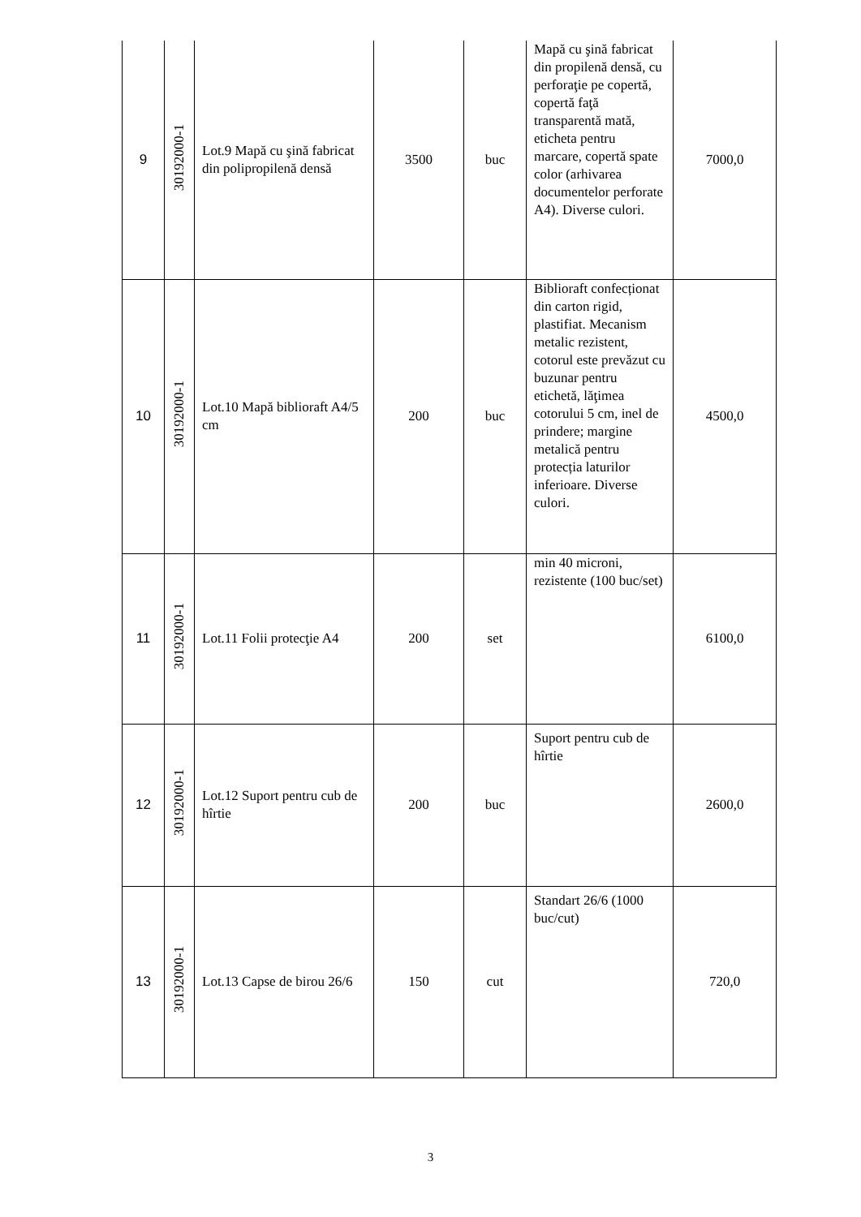| 9 | 30192000-1 | Lot.9 Mapă cu şină fabricat din polipropilenă densă | 3500 | buc | Mapă cu şină fabricat din propilenă densă, cu perforaţie pe copertă, copertă faţă transparentă mată, eticheta pentru marcare, copertă spate color (arhivarea documentelor perforate A4). Diverse culori. | 7000,0 |
| 10 | 30192000-1 | Lot.10 Mapă biblioraft A4/5 cm | 200 | buc | Biblioraft confecționat din carton rigid, plastifiat. Mecanism metalic rezistent, cotorul este prevăzut cu buzunar pentru etichetă, lăţimea cotorului 5 cm, inel de prindere; margine metalică pentru protecția laturilor inferioare. Diverse culori. | 4500,0 |
| 11 | 30192000-1 | Lot.11 Folii protecţie A4 | 200 | set | min 40 microni, rezistente (100 buc/set) | 6100,0 |
| 12 | 30192000-1 | Lot.12 Suport pentru cub de hîrtie | 200 | buc | Suport pentru cub de hîrtie | 2600,0 |
| 13 | 30192000-1 | Lot.13 Capse de birou 26/6 | 150 | cut | Standart 26/6 (1000 buc/cut) | 720,0 |
3